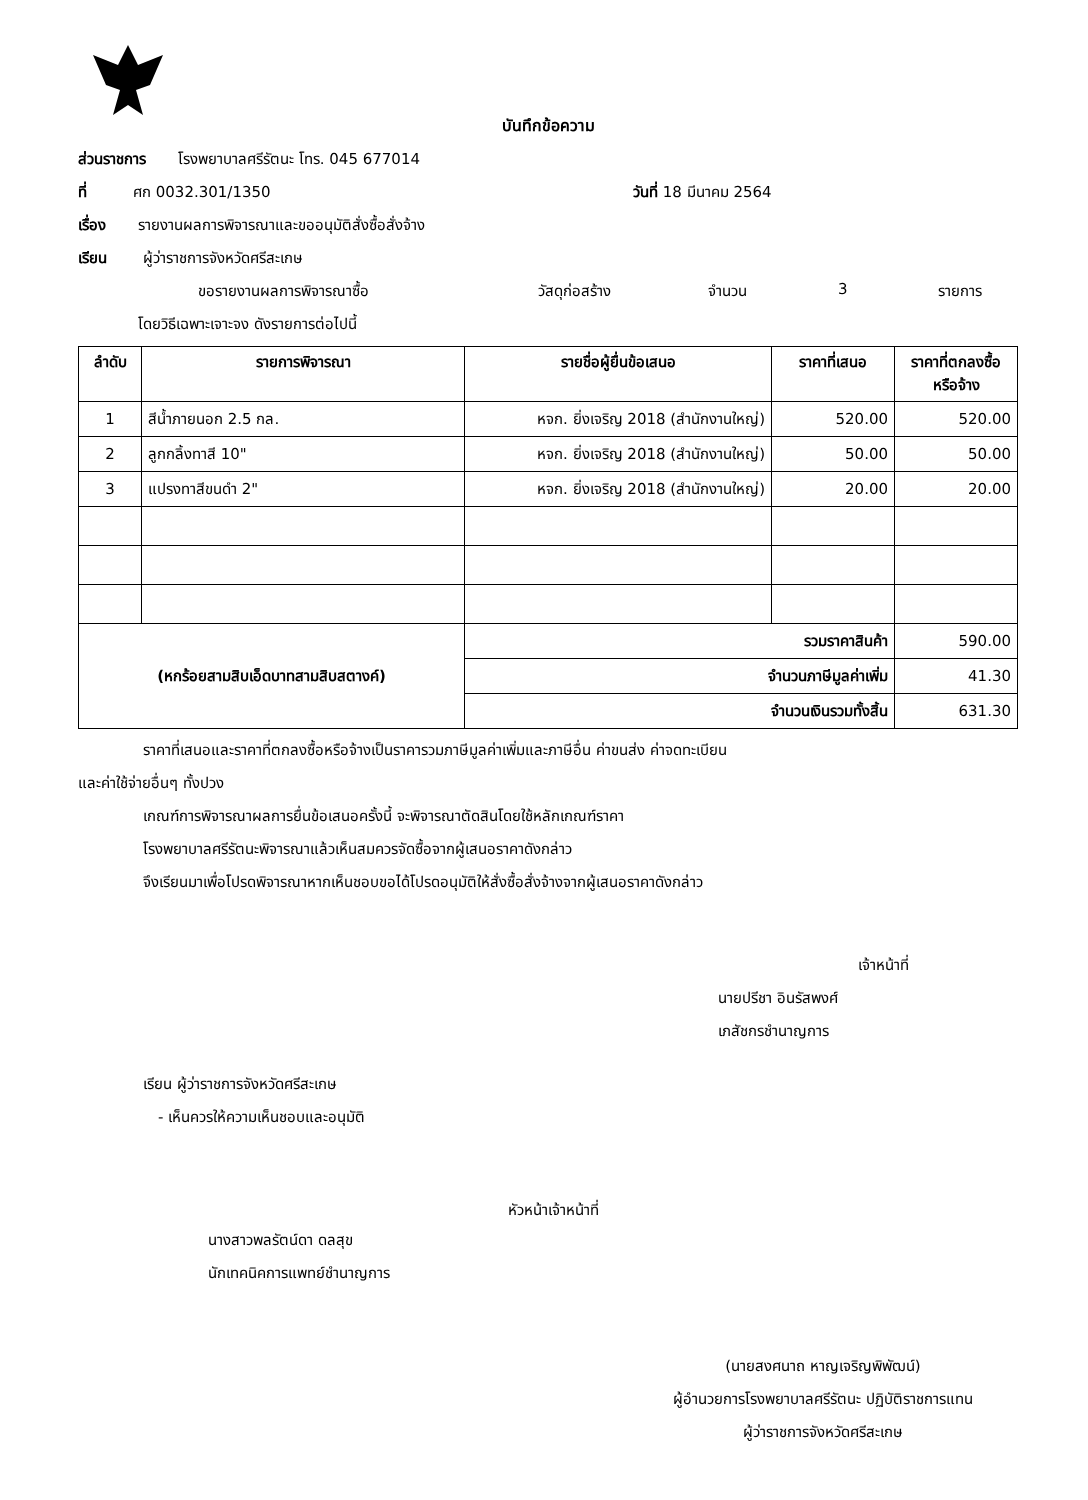บันทึกข้อความ
ส่วนราชการ โรงพยาบาลศรีรัตนะ โทร. 045 677014
ที่ ศก 0032.301/1350 วันที่ 18 มีนาคม 2564
เรื่อง รายงานผลการพิจารณาและขออนุมัติสั่งซื้อสั่งจ้าง
เรียน ผู้ว่าราชการจังหวัดศรีสะเกษ
ขอรายงานผลการพิจารณาซื้อ วัสดุก่อสร้าง จำนวน 3 รายการ
โดยวิธีเฉพาะเจาะจง ดังรายการต่อไปนี้
| ลำดับ | รายการพิจารณา | รายชื่อผู้ยื่นข้อเสนอ | ราคาที่เสนอ | ราคาที่ตกลงซื้อ หรือจ้าง |
| --- | --- | --- | --- | --- |
| 1 | สีน้ำภายนอก 2.5 กล. | หจก. ยิ่งเจริญ 2018 (สำนักงานใหญ่) | 520.00 | 520.00 |
| 2 | ลูกกลิ้งทาสี 10" | หจก. ยิ่งเจริญ 2018 (สำนักงานใหญ่) | 50.00 | 50.00 |
| 3 | แปรงทาสีขนดำ 2" | หจก. ยิ่งเจริญ 2018 (สำนักงานใหญ่) | 20.00 | 20.00 |
| (หกร้อยสามสิบเอ็ดบาทสามสิบสตางค์) | | รวมราคาสินค้า | | 590.00 |
| | | จำนวนภาษีมูลค่าเพิ่ม | | 41.30 |
| | | จำนวนเงินรวมทั้งสิ้น | | 631.30 |
ราคาที่เสนอและราคาที่ตกลงซื้อหรือจ้างเป็นราคารวมภาษีมูลค่าเพิ่มและภาษีอื่น ค่าขนส่ง ค่าจดทะเบียน
และค่าใช้จ่ายอื่นๆ ทั้งปวง
เกณฑ์การพิจารณาผลการยื่นข้อเสนอครั้งนี้ จะพิจารณาตัดสินโดยใช้หลักเกณฑ์ราคา
โรงพยาบาลศรีรัตนะพิจารณาแล้วเห็นสมควรจัดซื้อจากผู้เสนอราคาดังกล่าว
จึงเรียนมาเพื่อโปรดพิจารณาหากเห็นชอบขอได้โปรดอนุมัติให้สั่งซื้อสั่งจ้างจากผู้เสนอราคาดังกล่าว
เจ้าหน้าที่
นายปรีชา อินรัสพงศ์
เภสัชกรชำนาญการ
เรียน ผู้ว่าราชการจังหวัดศรีสะเกษ
- เห็นควรให้ความเห็นชอบและอนุมัติ
นางสาวพลรัตน์ดา ดลสุข
นักเทคนิคการแพทย์ชำนาญการ
หัวหน้าเจ้าหน้าที่
(นายสงศนาถ หาญเจริญพิพัฒน์)
ผู้อำนวยการโรงพยาบาลศรีรัตนะ ปฏิบัติราชการแทน
ผู้ว่าราชการจังหวัดศรีสะเกษ